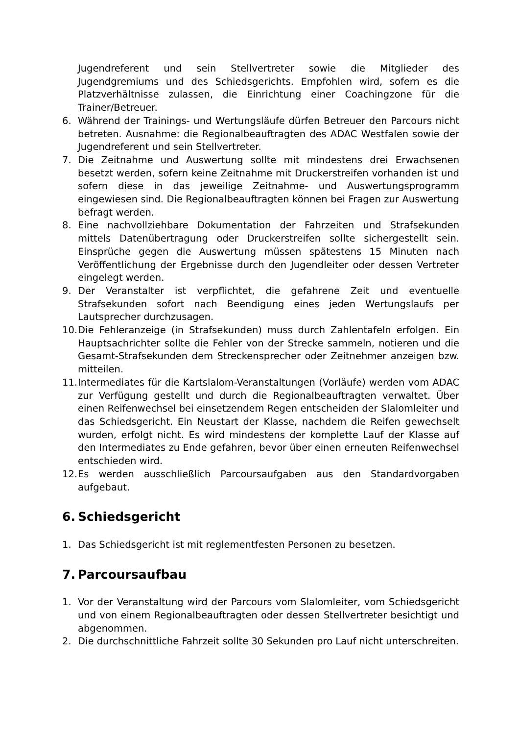Jugendreferent und sein Stellvertreter sowie die Mitglieder des Jugendgremiums und des Schiedsgerichts. Empfohlen wird, sofern es die Platzverhältnisse zulassen, die Einrichtung einer Coachingzone für die Trainer/Betreuer.
6. Während der Trainings- und Wertungsläufe dürfen Betreuer den Parcours nicht betreten. Ausnahme: die Regionalbeauftragten des ADAC Westfalen sowie der Jugendreferent und sein Stellvertreter.
7. Die Zeitnahme und Auswertung sollte mit mindestens drei Erwachsenen besetzt werden, sofern keine Zeitnahme mit Druckerstreifen vorhanden ist und sofern diese in das jeweilige Zeitnahme- und Auswertungsprogramm eingewiesen sind. Die Regionalbeauftragten können bei Fragen zur Auswertung befragt werden.
8. Eine nachvollziehbare Dokumentation der Fahrzeiten und Strafsekunden mittels Datenübertragung oder Druckerstreifen sollte sichergestellt sein. Einsprüche gegen die Auswertung müssen spätestens 15 Minuten nach Veröffentlichung der Ergebnisse durch den Jugendleiter oder dessen Vertreter eingelegt werden.
9. Der Veranstalter ist verpflichtet, die gefahrene Zeit und eventuelle Strafsekunden sofort nach Beendigung eines jeden Wertungslaufs per Lautsprecher durchzusagen.
10. Die Fehleranzeige (in Strafsekunden) muss durch Zahlentafeln erfolgen. Ein Hauptsachrichter sollte die Fehler von der Strecke sammeln, notieren und die Gesamt-Strafsekunden dem Streckensprecher oder Zeitnehmer anzeigen bzw. mitteilen.
11. Intermediates für die Kartslalom-Veranstaltungen (Vorläufe) werden vom ADAC zur Verfügung gestellt und durch die Regionalbeauftragten verwaltet. Über einen Reifenwechsel bei einsetzendem Regen entscheiden der Slalomleiter und das Schiedsgericht. Ein Neustart der Klasse, nachdem die Reifen gewechselt wurden, erfolgt nicht. Es wird mindestens der komplette Lauf der Klasse auf den Intermediates zu Ende gefahren, bevor über einen erneuten Reifenwechsel entschieden wird.
12. Es werden ausschließlich Parcoursaufgaben aus den Standardvorgaben aufgebaut.
6. Schiedsgericht
1. Das Schiedsgericht ist mit reglementfesten Personen zu besetzen.
7. Parcoursaufbau
1. Vor der Veranstaltung wird der Parcours vom Slalomleiter, vom Schiedsgericht und von einem Regionalbeauftragten oder dessen Stellvertreter besichtigt und abgenommen.
2. Die durchschnittliche Fahrzeit sollte 30 Sekunden pro Lauf nicht unterschreiten.